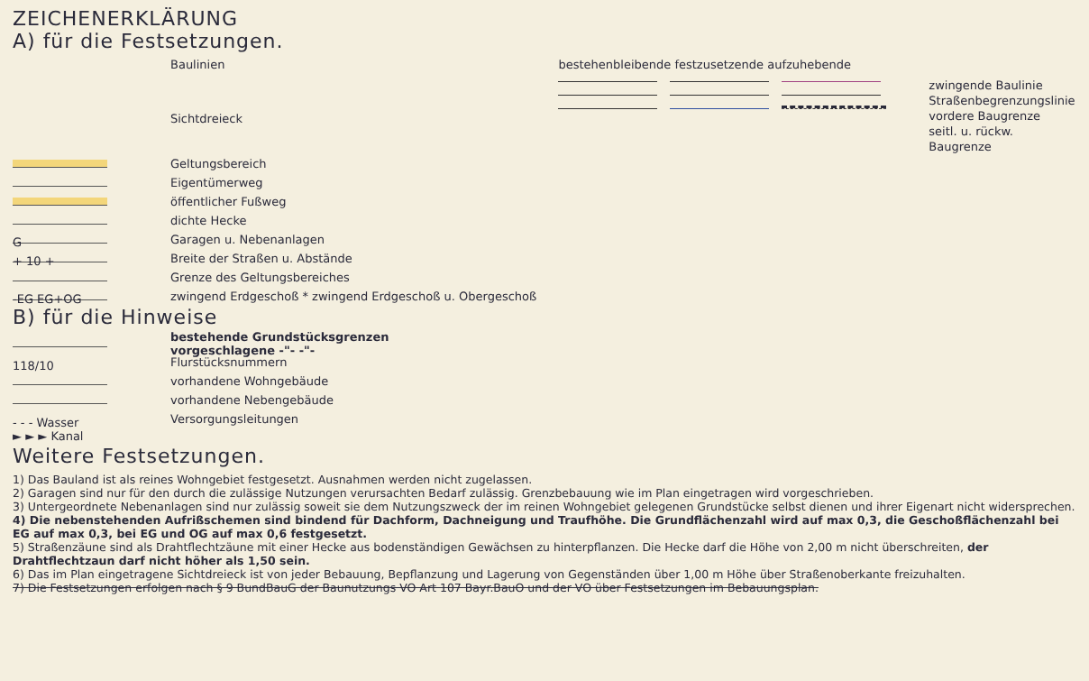ZEICHENERKLÄRUNG
A) für die Festsetzungen.
Baulinien
Sichtdreieck
bestehenbleibende festzusetzende aufzuhebende
zwingende Baulinie
Straßenbegrenzungslinie
vordere Baugrenze
seitl. u. rückw. Baugrenze
Geltungsbereich
Eigentümerweg
öffentlicher Fußweg
dichte Hecke
G Garagen u. Nebenanlagen
+ 10 + Breite der Straßen u. Abstände
Grenze des Geltungsbereiches
-EG EG+OG zwingend Erdgeschoß * zwingend Erdgeschoß u. Obergeschoß
B) für die Hinweise
bestehende Grundstücksgrenzen
vorgeschlagene -"- -"-
118/10 Flurstücksnummern
vorhandene Wohngebäude
vorhandene Nebengebäude
- - - Wasser
► ► ► Kanal Versorgungsleitungen
Weitere Festsetzungen.
1) Das Bauland ist als reines Wohngebiet festgesetzt. Ausnahmen werden nicht zugelassen.
2) Garagen sind nur für den durch die zulässige Nutzungen verursachten Bedarf zulässig. Grenzbebauung wie im Plan eingetragen wird vorgeschrieben.
3) Untergeordnete Nebenanlagen sind nur zulässig soweit sie dem Nutzungszweck der im reinen Wohngebiet gelegenen Grundstücke selbst dienen und ihrer Eigenart nicht widersprechen.
4) Die nebenstehenden Aufrißschemen sind bindend für Dachform, Dachneigung und Traufhöhe. Die Grundflächenzahl wird auf max 0,3, die Geschoßflächenzahl bei EG auf max 0,3, bei EG und OG auf max 0,6 festgesetzt.
5) Straßenzäune sind als Drahtflechtzäune mit einer Hecke aus bodenständigen Gewächsen zu hinterpflanzen. Die Hecke darf die Höhe von 2,00 m nicht überschreiten, der Drahtflechtzaun darf nicht höher als 1,50 sein.
6) Das im Plan eingetragene Sichtdreieck ist von jeder Bebauung, Bepflanzung und Lagerung von Gegenständen über 1,00 m Höhe über Straßenoberkante freizuhalten.
7) Die Festsetzungen erfolgen nach § 9 BundBauG der Baunutzungs VO Art 107 Bayr.BauO und der VO über Festsetzungen im Bebauungsplan.